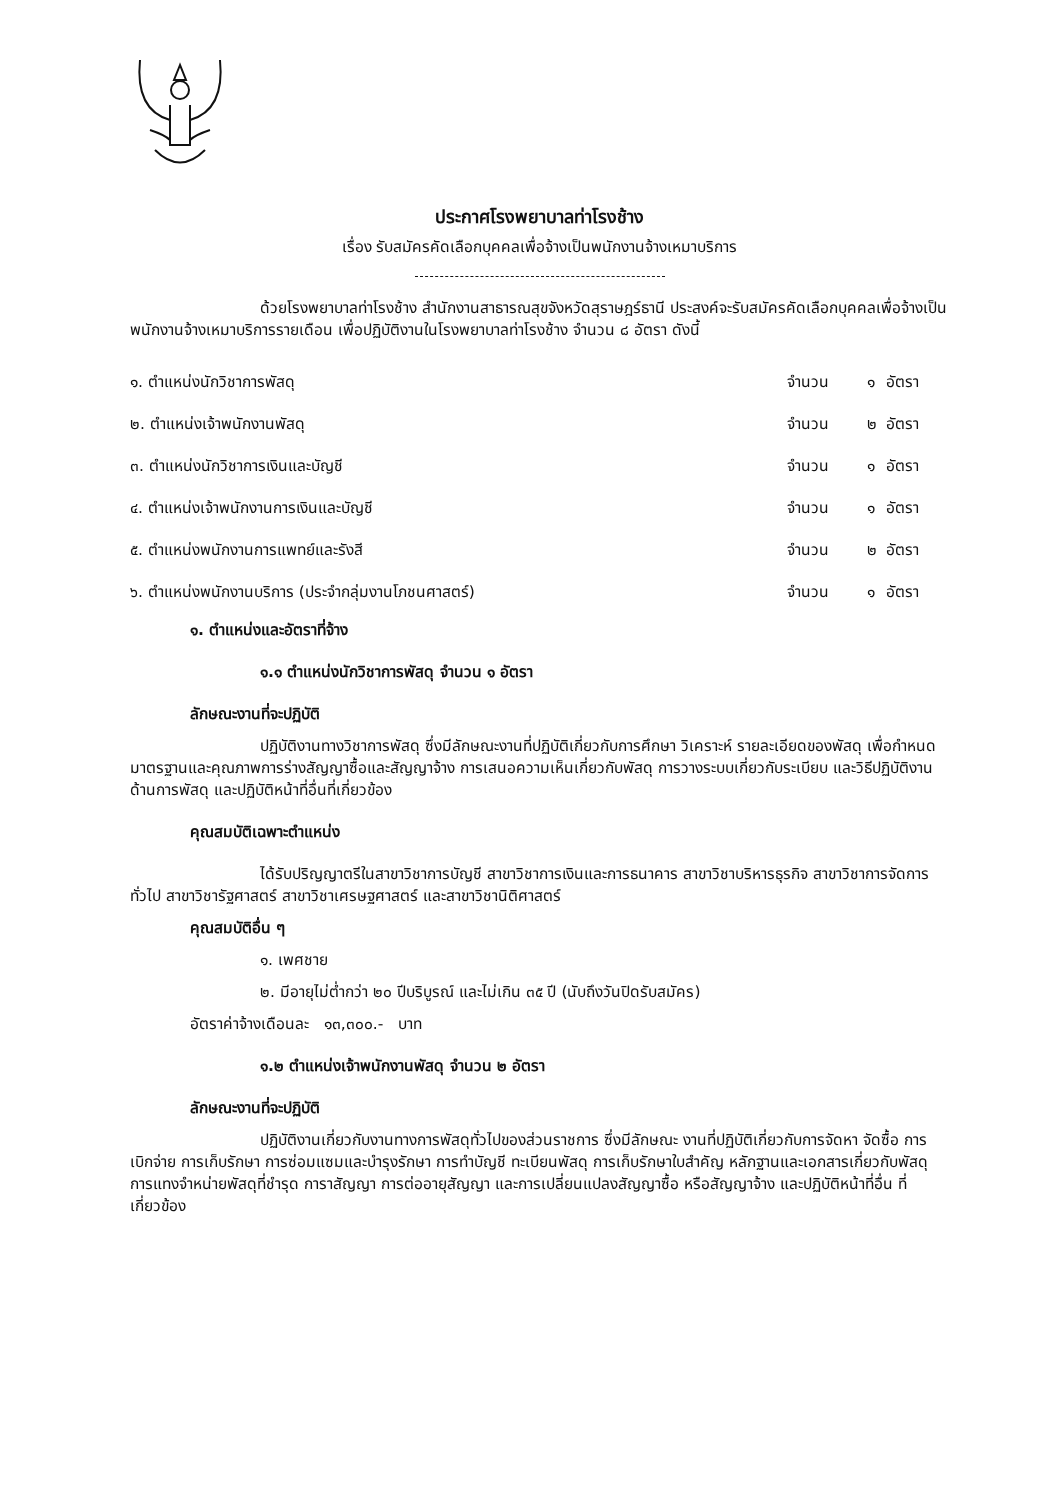ประกาศโรงพยาบาลท่าโรงช้าง
เรื่อง รับสมัครคัดเลือกบุคคลเพื่อจ้างเป็นพนักงานจ้างเหมาบริการ
ด้วยโรงพยาบาลท่าโรงช้าง สำนักงานสาธารณสุขจังหวัดสุราษฎร์ธานี ประสงค์จะรับสมัครคัดเลือกบุคคลเพื่อจ้างเป็นพนักงานจ้างเหมาบริการรายเดือน เพื่อปฏิบัติงานในโรงพยาบาลท่าโรงช้าง จำนวน ๘ อัตรา ดังนี้
| ๑. ตำแหน่งนักวิชาการพัสดุ | จำนวน | ๑ | อัตรา |
| ๒. ตำแหน่งเจ้าพนักงานพัสดุ | จำนวน | ๒ | อัตรา |
| ๓. ตำแหน่งนักวิชาการเงินและบัญชี | จำนวน | ๑ | อัตรา |
| ๔. ตำแหน่งเจ้าพนักงานการเงินและบัญชี | จำนวน | ๑ | อัตรา |
| ๕. ตำแหน่งพนักงานการแพทย์และรังสี | จำนวน | ๒ | อัตรา |
| ๖. ตำแหน่งพนักงานบริการ (ประจำกลุ่มงานโภชนศาสตร์) | จำนวน | ๑ | อัตรา |
๑. ตำแหน่งและอัตราที่จ้าง
๑.๑ ตำแหน่งนักวิชาการพัสดุ จำนวน ๑ อัตรา
ลักษณะงานที่จะปฏิบัติ
ปฏิบัติงานทางวิชาการพัสดุ ซึ่งมีลักษณะงานที่ปฏิบัติเกี่ยวกับการศึกษา วิเคราะห์ รายละเอียดของพัสดุ เพื่อกำหนดมาตรฐานและคุณภาพการร่างสัญญาซื้อและสัญญาจ้าง การเสนอความเห็นเกี่ยวกับพัสดุ การวางระบบเกี่ยวกับระเบียบ และวิธีปฏิบัติงานด้านการพัสดุ และปฏิบัติหน้าที่อื่นที่เกี่ยวข้อง
คุณสมบัติเฉพาะตำแหน่ง
ได้รับปริญญาตรีในสาขาวิชาการบัญชี สาขาวิชาการเงินและการธนาคาร สาขาวิชาบริหารธุรกิจ สาขาวิชาการจัดการทั่วไป สาขาวิชารัฐศาสตร์ สาขาวิชาเศรษฐศาสตร์ และสาขาวิชานิติศาสตร์
คุณสมบัติอื่น ๆ
๑. เพศชาย
๒. มีอายุไม่ต่ำกว่า ๒๐ ปีบริบูรณ์ และไม่เกิน ๓๕ ปี (นับถึงวันปิดรับสมัคร)
อัตราค่าจ้างเดือนละ ๑๓,๓๐๐.- บาท
๑.๒ ตำแหน่งเจ้าพนักงานพัสดุ จำนวน ๒ อัตรา
ลักษณะงานที่จะปฏิบัติ
ปฏิบัติงานเกี่ยวกับงานทางการพัสดุทั่วไปของส่วนราชการ ซึ่งมีลักษณะ งานที่ปฏิบัติเกี่ยวกับการจัดหา จัดซื้อ การเบิกจ่าย การเก็บรักษา การซ่อมแซมและบำรุงรักษา การทำบัญชี ทะเบียนพัสดุ การเก็บรักษาใบสำคัญ หลักฐานและเอกสารเกี่ยวกับพัสดุ การแทงจำหน่ายพัสดุที่ชำรุด การาสัญญา การต่ออายุสัญญา และการเปลี่ยนแปลงสัญญาซื้อ หรือสัญญาจ้าง และปฏิบัติหน้าที่อื่น ที่เกี่ยวข้อง